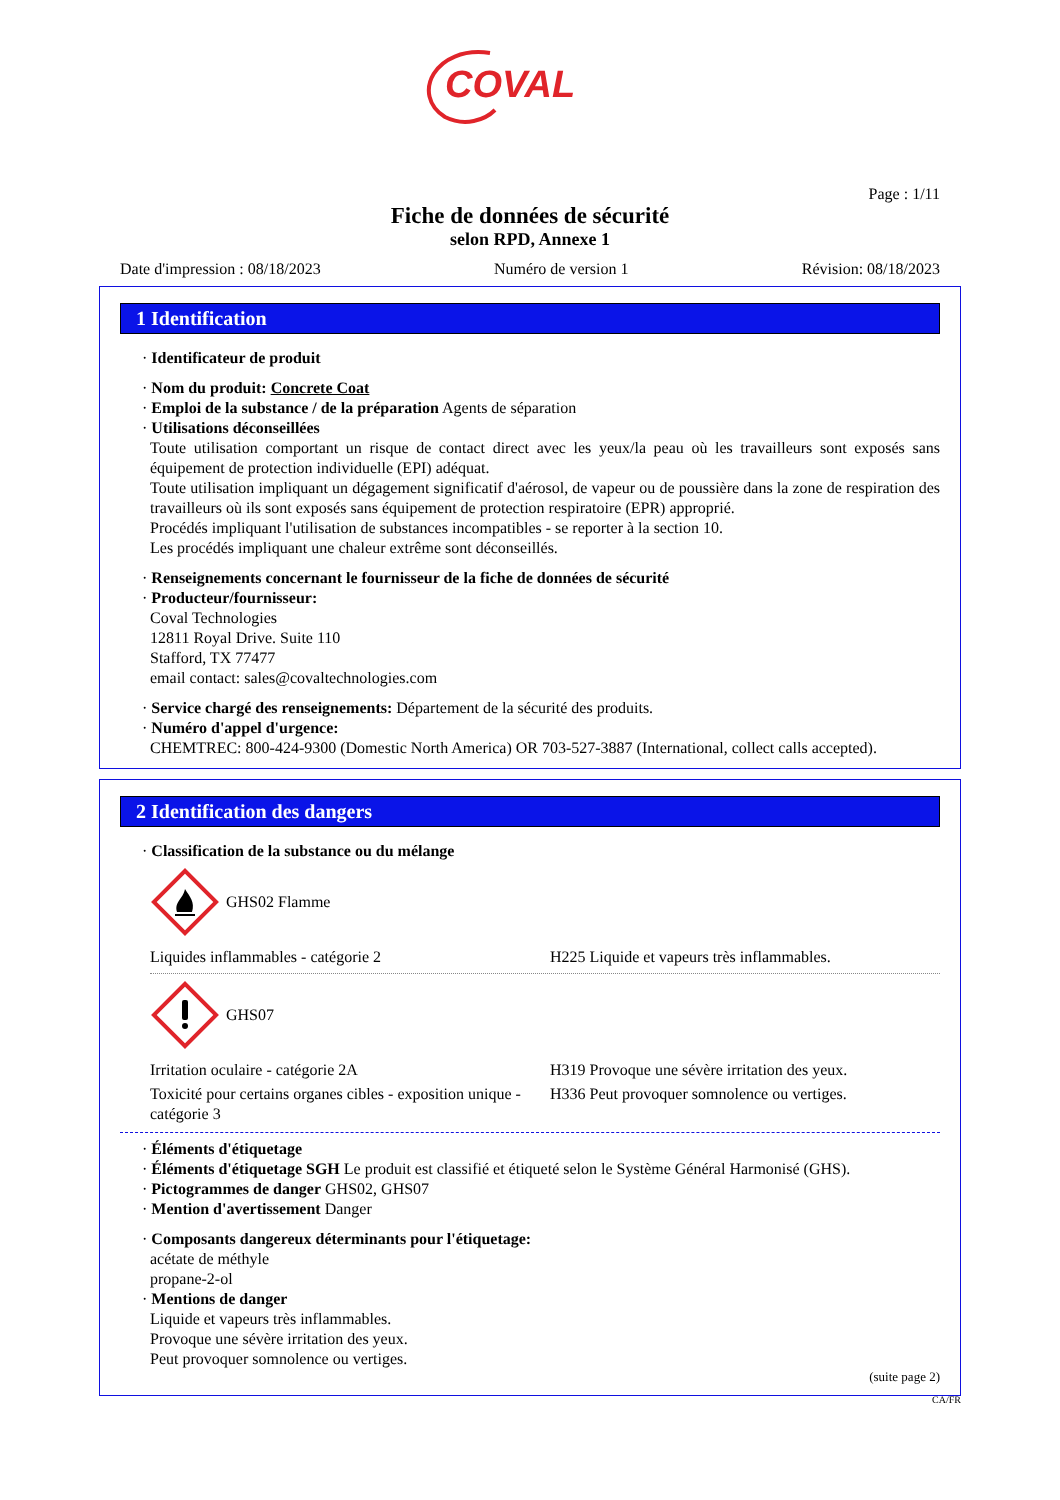COVAL
Page : 1/11
Fiche de données de sécurité
selon RPD, Annexe 1
Date d'impression : 08/18/2023 Numéro de version 1 Révision: 08/18/2023
1 Identification
· Identificateur de produit
· Nom du produit: Concrete Coat
· Emploi de la substance / de la préparation Agents de séparation
· Utilisations déconseillées
Toute utilisation comportant un risque de contact direct avec les yeux/la peau où les travailleurs sont exposés sans équipement de protection individuelle (EPI) adéquat.
Toute utilisation impliquant un dégagement significatif d'aérosol, de vapeur ou de poussière dans la zone de respiration des travailleurs où ils sont exposés sans équipement de protection respiratoire (EPR) approprié.
Procédés impliquant l'utilisation de substances incompatibles - se reporter à la section 10.
Les procédés impliquant une chaleur extrême sont déconseillés.
· Renseignements concernant le fournisseur de la fiche de données de sécurité
· Producteur/fournisseur:
Coval Technologies
12811 Royal Drive. Suite 110
Stafford, TX 77477
email contact: sales@covaltechnologies.com
· Service chargé des renseignements: Département de la sécurité des produits.
· Numéro d'appel d'urgence:
CHEMTREC: 800-424-9300 (Domestic North America) OR 703-527-3887 (International, collect calls accepted).
2 Identification des dangers
· Classification de la substance ou du mélange
GHS02 Flamme
| Liquides inflammables - catégorie 2 | H225 Liquide et vapeurs très inflammables. |
GHS07
| Irritation oculaire - catégorie 2A | H319 Provoque une sévère irritation des yeux. |
| Toxicité pour certains organes cibles - exposition unique - catégorie 3 | H336 Peut provoquer somnolence ou vertiges. |
· Éléments d'étiquetage
· Éléments d'étiquetage SGH Le produit est classifié et étiqueté selon le Système Général Harmonisé (GHS).
· Pictogrammes de danger GHS02, GHS07
· Mention d'avertissement Danger
· Composants dangereux déterminants pour l'étiquetage:
acétate de méthyle
propane-2-ol
· Mentions de danger
Liquide et vapeurs très inflammables.
Provoque une sévère irritation des yeux.
Peut provoquer somnolence ou vertiges.
(suite page 2)
CA/FR